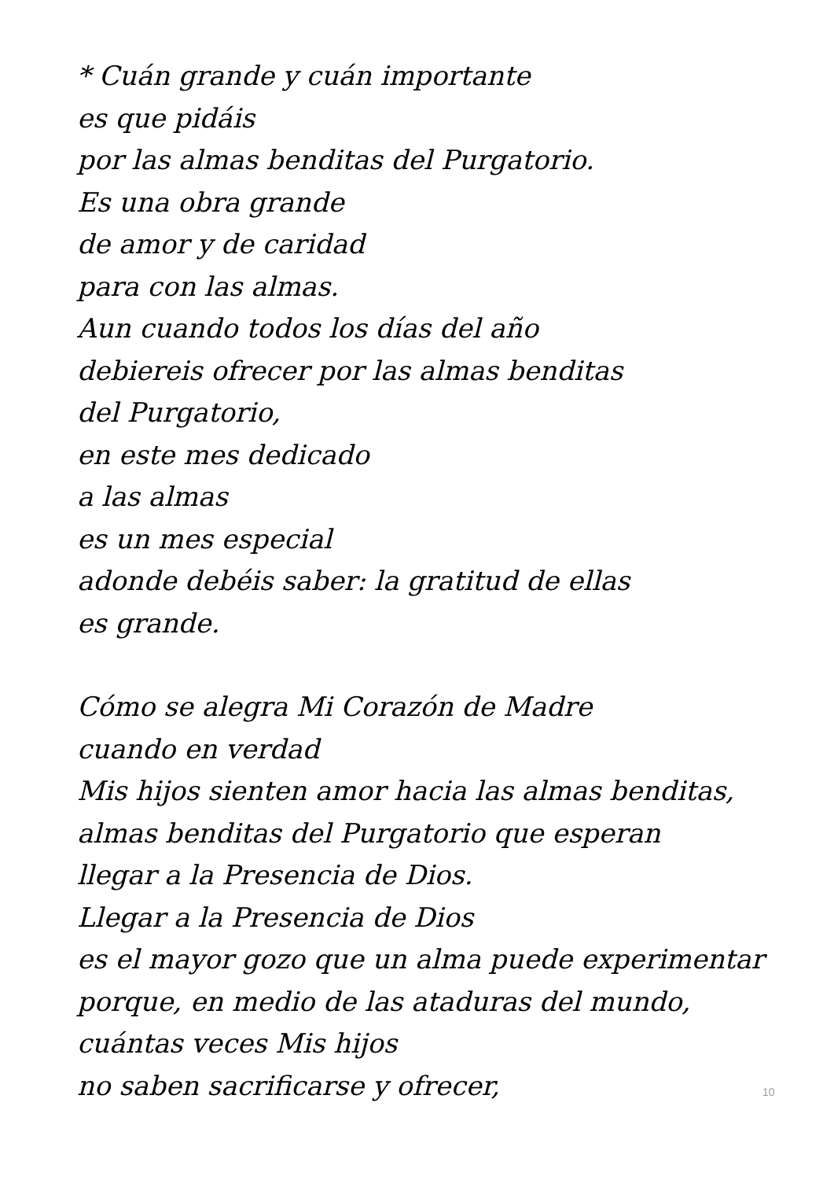* Cuán grande y cuán importante
es que pidáis
por las almas benditas del Purgatorio.
Es una obra grande
de amor y de caridad
para con las almas.
Aun cuando todos los días del año
debiereis ofrecer por las almas benditas
del Purgatorio,
en este mes dedicado
a las almas
es un mes especial
adonde debéis saber: la gratitud de ellas
es grande.
Cómo se alegra Mi Corazón de Madre
cuando en verdad
Mis hijos sienten amor hacia las almas benditas,
almas benditas del Purgatorio que esperan
llegar a la Presencia de Dios.
Llegar a la Presencia de Dios
es el mayor gozo que un alma puede experimentar
porque, en medio de las ataduras del mundo,
cuántas veces Mis hijos
no saben sacrificarse y ofrecer,
10